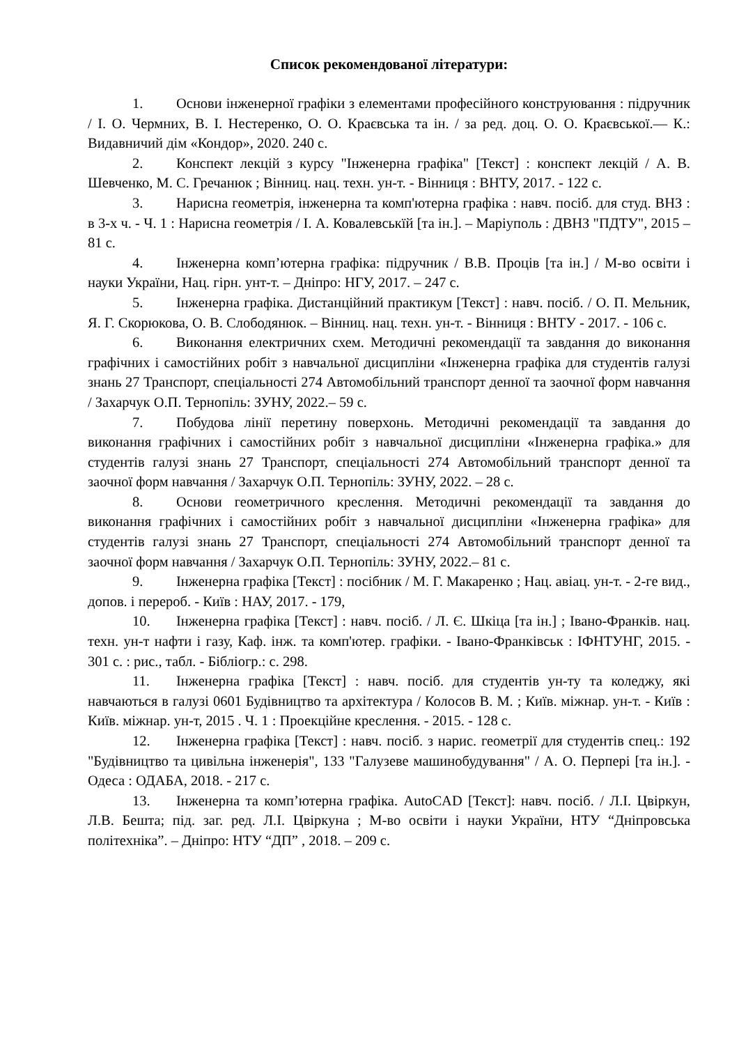Список рекомендованої літератури:
1. Основи інженерної графіки з елементами професійного конструювання : підручник / І. О. Чермних, В. І. Нестеренко, О. О. Краєвська та ін. / за ред. доц. О. О. Краєвської.— К.: Видавничий дім «Кондор», 2020. 240 с.
2. Конспект лекцій з курсу "Інженерна графіка" [Текст] : конспект лекцій / А. В. Шевченко, М. С. Гречанюк ; Вінниц. нац. техн. ун-т. - Вінниця : ВНТУ, 2017. - 122 с.
3. Нарисна геометрія, інженерна та комп'ютерна графіка : навч. посіб. для студ. ВНЗ : в 3-х ч. - Ч. 1 : Нарисна геометрія / І. А. Ковалевськїй [та ін.]. – Маріуполь : ДВНЗ "ПДТУ", 2015 – 81 с.
4. Інженерна комп’ютерна графіка: підручник / В.В. Проців [та ін.] / М-во освіти і науки України, Нац. гірн. унт-т. – Дніпро: НГУ, 2017. – 247 с.
5. Інженерна графіка. Дистанційний практикум [Текст] : навч. посіб. / О. П. Мельник, Я. Г. Скорюкова, О. В. Слободянюк. – Вінниц. нац. техн. ун-т. - Вінниця : ВНТУ - 2017. - 106 с.
6. Виконання електричних схем. Методичні рекомендації та завдання до виконання графічних і самостійних робіт з навчальної дисципліни «Інженерна графіка для студентів галузі знань 27 Транспорт, спеціальності 274 Автомобільний транспорт денної та заочної форм навчання / Захарчук О.П. Тернопіль: ЗУНУ, 2022.– 59 с.
7. Побудова лінії перетину поверхонь. Методичні рекомендації та завдання до виконання графічних і самостійних робіт з навчальної дисципліни «Інженерна графіка.» для студентів галузі знань 27 Транспорт, спеціальності 274 Автомобільний транспорт денної та заочної форм навчання / Захарчук О.П. Тернопіль: ЗУНУ, 2022. – 28 с.
8. Основи геометричного креслення. Методичні рекомендації та завдання до виконання графічних і самостійних робіт з навчальної дисципліни «Інженерна графіка» для студентів галузі знань 27 Транспорт, спеціальності 274 Автомобільний транспорт денної та заочної форм навчання / Захарчук О.П. Тернопіль: ЗУНУ, 2022.– 81 с.
9. Інженерна графіка [Текст] : посібник / М. Г. Макаренко ; Нац. авіац. ун-т. - 2-ге вид., допов. і перероб. - Київ : НАУ, 2017. - 179,
10. Інженерна графіка [Текст] : навч. посіб. / Л. Є. Шкіца [та ін.] ; Івано-Франків. нац. техн. ун-т нафти і газу, Каф. інж. та комп'ютер. графіки. - Івано-Франківськ : ІФНТУНГ, 2015. - 301 с. : рис., табл. - Бібліогр.: с. 298.
11. Інженерна графіка [Текст] : навч. посіб. для студентів ун-ту та коледжу, які навчаються в галузі 0601 Будівництво та архітектура / Колосов В. М. ; Київ. міжнар. ун-т. - Київ : Київ. міжнар. ун-т, 2015 . Ч. 1 : Проекційне креслення. - 2015. - 128 с.
12. Інженерна графіка [Текст] : навч. посіб. з нарис. геометрії для студентів спец.: 192 "Будівництво та цивільна інженерія", 133 "Галузеве машинобудування" / А. О. Перпері [та ін.]. - Одеса : ОДАБА, 2018. - 217 с.
13. Інженерна та комп’ютерна графіка. AutoCAD [Текст]: навч. посіб. / Л.І. Цвіркун, Л.В. Бешта; під. заг. ред. Л.І. Цвіркуна ; М-во освіти і науки України, НТУ “Дніпровська політехніка”. – Дніпро: НТУ “ДП” , 2018. – 209 с.